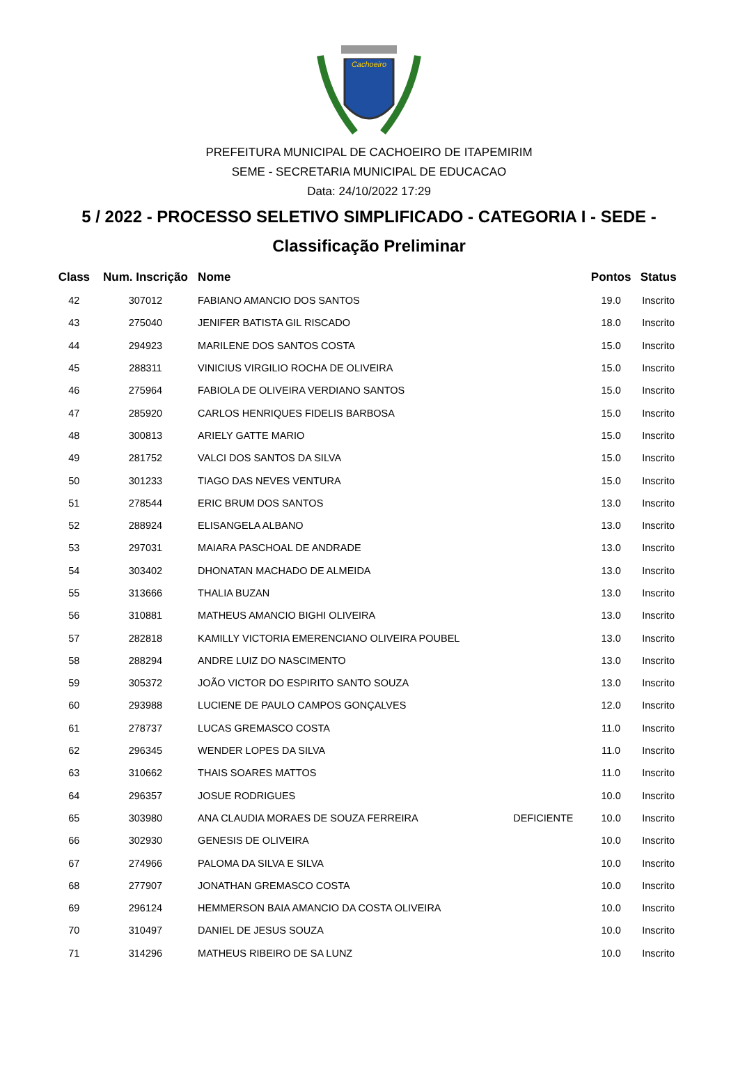Cachoeiro
PREFEITURA MUNICIPAL DE CACHOEIRO DE ITAPEMIRIM
SEME - SECRETARIA MUNICIPAL DE EDUCACAO
Data: 24/10/2022 17:29
5 / 2022 - PROCESSO SELETIVO SIMPLIFICADO - CATEGORIA I - SEDE -
Classificação Preliminar
| Class | Num. Inscrição | Nome | | Pontos | Status |
| --- | --- | --- | --- | --- | --- |
| 42 | 307012 | FABIANO AMANCIO DOS SANTOS | | 19.0 | Inscrito |
| 43 | 275040 | JENIFER BATISTA GIL RISCADO | | 18.0 | Inscrito |
| 44 | 294923 | MARILENE DOS SANTOS COSTA | | 15.0 | Inscrito |
| 45 | 288311 | VINICIUS VIRGILIO ROCHA DE OLIVEIRA | | 15.0 | Inscrito |
| 46 | 275964 | FABIOLA DE OLIVEIRA VERDIANO SANTOS | | 15.0 | Inscrito |
| 47 | 285920 | CARLOS HENRIQUES FIDELIS BARBOSA | | 15.0 | Inscrito |
| 48 | 300813 | ARIELY GATTE MARIO | | 15.0 | Inscrito |
| 49 | 281752 | VALCI DOS SANTOS DA SILVA | | 15.0 | Inscrito |
| 50 | 301233 | TIAGO DAS NEVES VENTURA | | 15.0 | Inscrito |
| 51 | 278544 | ERIC BRUM DOS SANTOS | | 13.0 | Inscrito |
| 52 | 288924 | ELISANGELA ALBANO | | 13.0 | Inscrito |
| 53 | 297031 | MAIARA PASCHOAL DE ANDRADE | | 13.0 | Inscrito |
| 54 | 303402 | DHONATAN MACHADO DE ALMEIDA | | 13.0 | Inscrito |
| 55 | 313666 | THALIA BUZAN | | 13.0 | Inscrito |
| 56 | 310881 | MATHEUS AMANCIO BIGHI OLIVEIRA | | 13.0 | Inscrito |
| 57 | 282818 | KAMILLY VICTORIA EMERENCIANO OLIVEIRA POUBEL | | 13.0 | Inscrito |
| 58 | 288294 | ANDRE LUIZ DO NASCIMENTO | | 13.0 | Inscrito |
| 59 | 305372 | JOÃO VICTOR DO ESPIRITO SANTO SOUZA | | 13.0 | Inscrito |
| 60 | 293988 | LUCIENE DE PAULO CAMPOS GONÇALVES | | 12.0 | Inscrito |
| 61 | 278737 | LUCAS GREMASCO COSTA | | 11.0 | Inscrito |
| 62 | 296345 | WENDER LOPES DA SILVA | | 11.0 | Inscrito |
| 63 | 310662 | THAIS SOARES MATTOS | | 11.0 | Inscrito |
| 64 | 296357 | JOSUE RODRIGUES | | 10.0 | Inscrito |
| 65 | 303980 | ANA CLAUDIA MORAES DE SOUZA FERREIRA | DEFICIENTE | 10.0 | Inscrito |
| 66 | 302930 | GENESIS DE OLIVEIRA | | 10.0 | Inscrito |
| 67 | 274966 | PALOMA DA SILVA E SILVA | | 10.0 | Inscrito |
| 68 | 277907 | JONATHAN GREMASCO COSTA | | 10.0 | Inscrito |
| 69 | 296124 | HEMMERSON BAIA AMANCIO DA COSTA OLIVEIRA | | 10.0 | Inscrito |
| 70 | 310497 | DANIEL DE JESUS SOUZA | | 10.0 | Inscrito |
| 71 | 314296 | MATHEUS RIBEIRO DE SA LUNZ | | 10.0 | Inscrito |